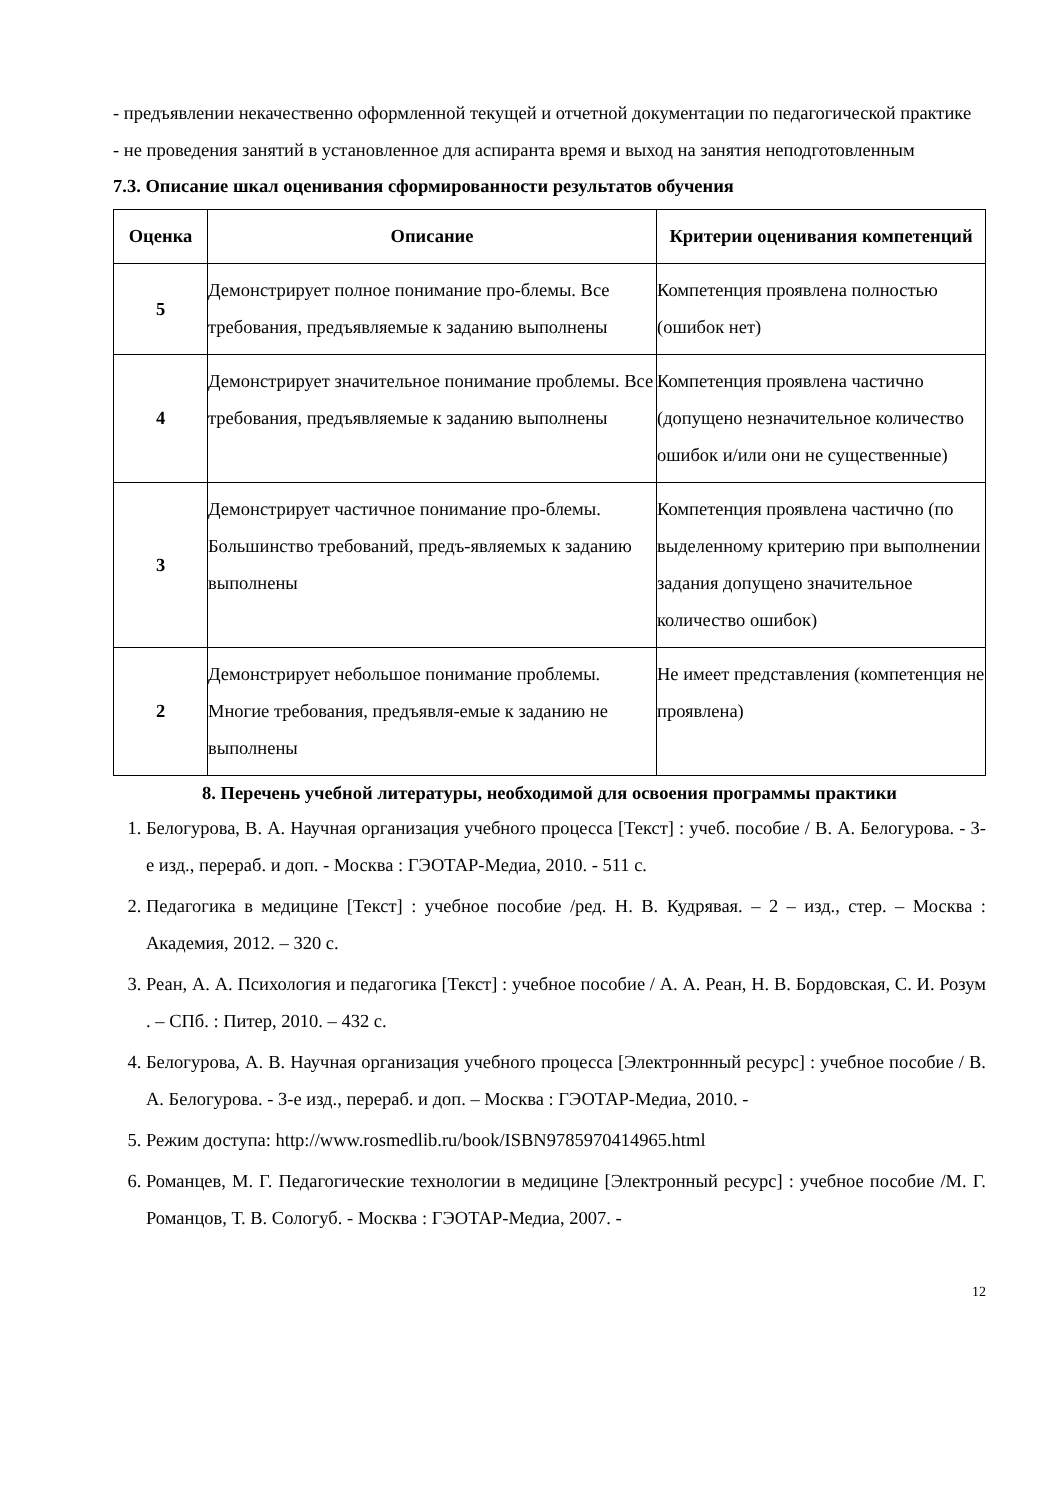- предъявлении некачественно оформленной текущей и отчетной документации по педагогической практике
- не проведения занятий в установленное для аспиранта время и выход на занятия неподготовленным
7.3. Описание шкал оценивания сформированности результатов обучения
| Оценка | Описание | Критерии оценивания компетенций |
| --- | --- | --- |
| 5 | Демонстрирует полное понимание про-блемы. Все требования, предъявляемые к заданию выполнены | Компетенция проявлена полностью (ошибок нет) |
| 4 | Демонстрирует значительное понимание проблемы. Все требования, предъявляемые к заданию выполнены | Компетенция проявлена частично (допущено незначительное количество ошибок и/или они не существенные) |
| 3 | Демонстрирует частичное понимание про-блемы. Большинство требований, предъ-являемых к заданию выполнены | Компетенция проявлена частично (по выделенному критерию при выполнении задания допущено значительное количество ошибок) |
| 2 | Демонстрирует небольшое понимание проблемы. Многие требования, предъявля-емые к заданию не выполнены | Не имеет представления (компетенция не проявлена) |
8. Перечень учебной литературы, необходимой для освоения программы практики
1. Белогурова, В. А. Научная организация учебного процесса [Текст] : учеб. пособие / В. А. Белогурова. - 3-е изд., перераб. и доп. - Москва : ГЭОТАР-Медиа, 2010. - 511 с.
2. Педагогика в медицине [Текст] : учебное пособие /ред. Н. В. Кудрявая. – 2 – изд., стер. – Москва : Академия, 2012. – 320 с.
3. Реан, А. А. Психология и педагогика [Текст] : учебное пособие / А. А. Реан, Н. В. Бордовская, С. И. Розум . – СПб. : Питер, 2010. – 432 с.
4. Белогурова, А. В. Научная организация учебного процесса [Электроннный ресурс] : учебное пособие / В. А. Белогурова. - 3-е изд., перераб. и доп. – Москва : ГЭОТАР-Медиа, 2010. -
5. Режим доступа: http://www.rosmedlib.ru/book/ISBN9785970414965.html
6. Романцев, М. Г. Педагогические технологии в медицине [Электронный ресурс] : учебное пособие /М. Г. Романцов, Т. В. Сологуб. - Москва : ГЭОТАР-Медиа, 2007. -
12